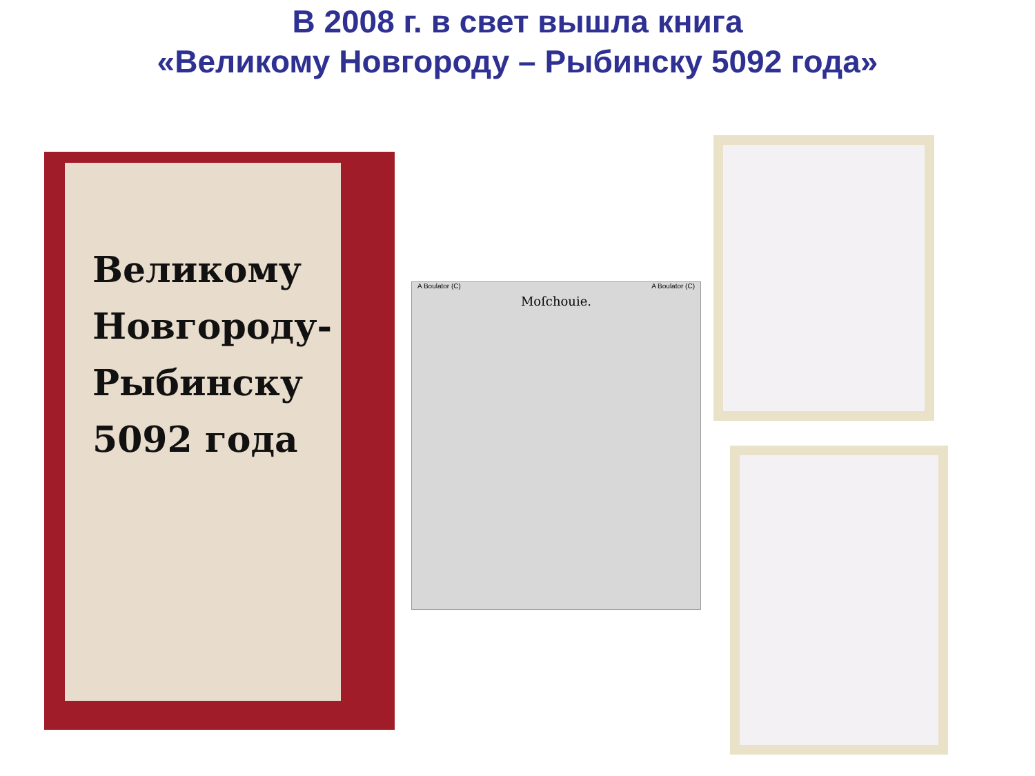В 2008 г. в свет вышла книга
«Великому Новгороду – Рыбинску 5092 года»
Великому
Новгороду-
Рыбинску
5092 года
A Boulator (C) A Boulator (C)
Moſchouie.